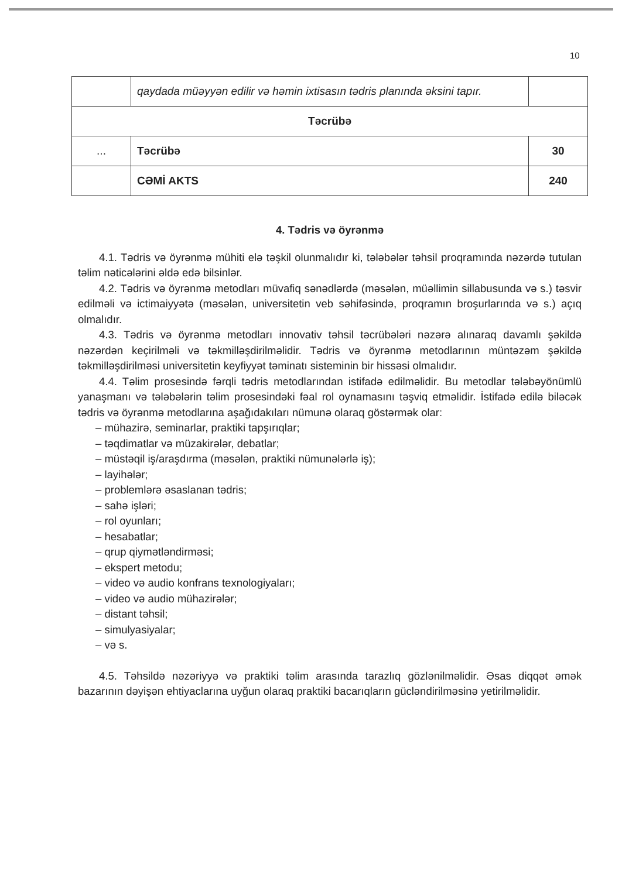10
| | qaydada müəyyən edilir və həmin ixtisasın tədris planında əksini tapır. | |
| Təcrübə | | |
| ... | Təcrübə | 30 |
| | CƏMİ AKTS | 240 |
4. Tədris və öyrənmə
4.1. Tədris və öyrənmə mühiti elə təşkil olunmalıdır ki, tələbələr təhsil proqramında nəzərdə tutulan təlim nəticələrini əldə edə bilsinlər.
4.2. Tədris və öyrənmə metodları müvafiq sənədlərdə (məsələn, müəllimin sillabusunda və s.) təsvir edilməli və ictimaiyyətə (məsələn, universitetin veb səhifəsində, proqramın broşurlarında və s.) açıq olmalıdır.
4.3. Tədris və öyrənmə metodları innovativ təhsil təcrübələri nəzərə alınaraq davamlı şəkildə nəzərdən keçirilməli və təkmilləşdirilməlidir. Tədris və öyrənmə metodlarının müntəzəm şəkildə təkmilləşdirilməsi universitetin keyfiyyət təminatı sisteminin bir hissəsi olmalıdır.
4.4. Təlim prosesində fərqli tədris metodlarından istifadə edilməlidir. Bu metodlar tələbəyönümlü yanaşmanı və tələbələrin təlim prosesindəki fəal rol oynamasını təşviq etməlidir. İstifadə edilə biləcək tədris və öyrənmə metodlarına aşağıdakıları nümunə olaraq göstərmək olar:
– mühazirə, seminarlar, praktiki tapşırıqlar;
– təqdimatlar və müzakirələr, debatlar;
– müstəqil iş/araşdırma (məsələn, praktiki nümunələrlə iş);
– layihələr;
– problemlərə əsaslanan tədris;
– sahə işləri;
– rol oyunları;
– hesabatlar;
– qrup qiymətləndirməsi;
– ekspert metodu;
– video və audio konfrans texnologiyaları;
– video və audio mühazirələr;
– distant təhsil;
– simulyasiyalar;
– və s.
4.5. Təhsildə nəzəriyyə və praktiki təlim arasında tarazlıq gözlənilməlidir. Əsas diqqət əmək bazarının dəyişən ehtiyaclarına uyğun olaraq praktiki bacarıqların gücləndirilməsinə yetirilməlidir.